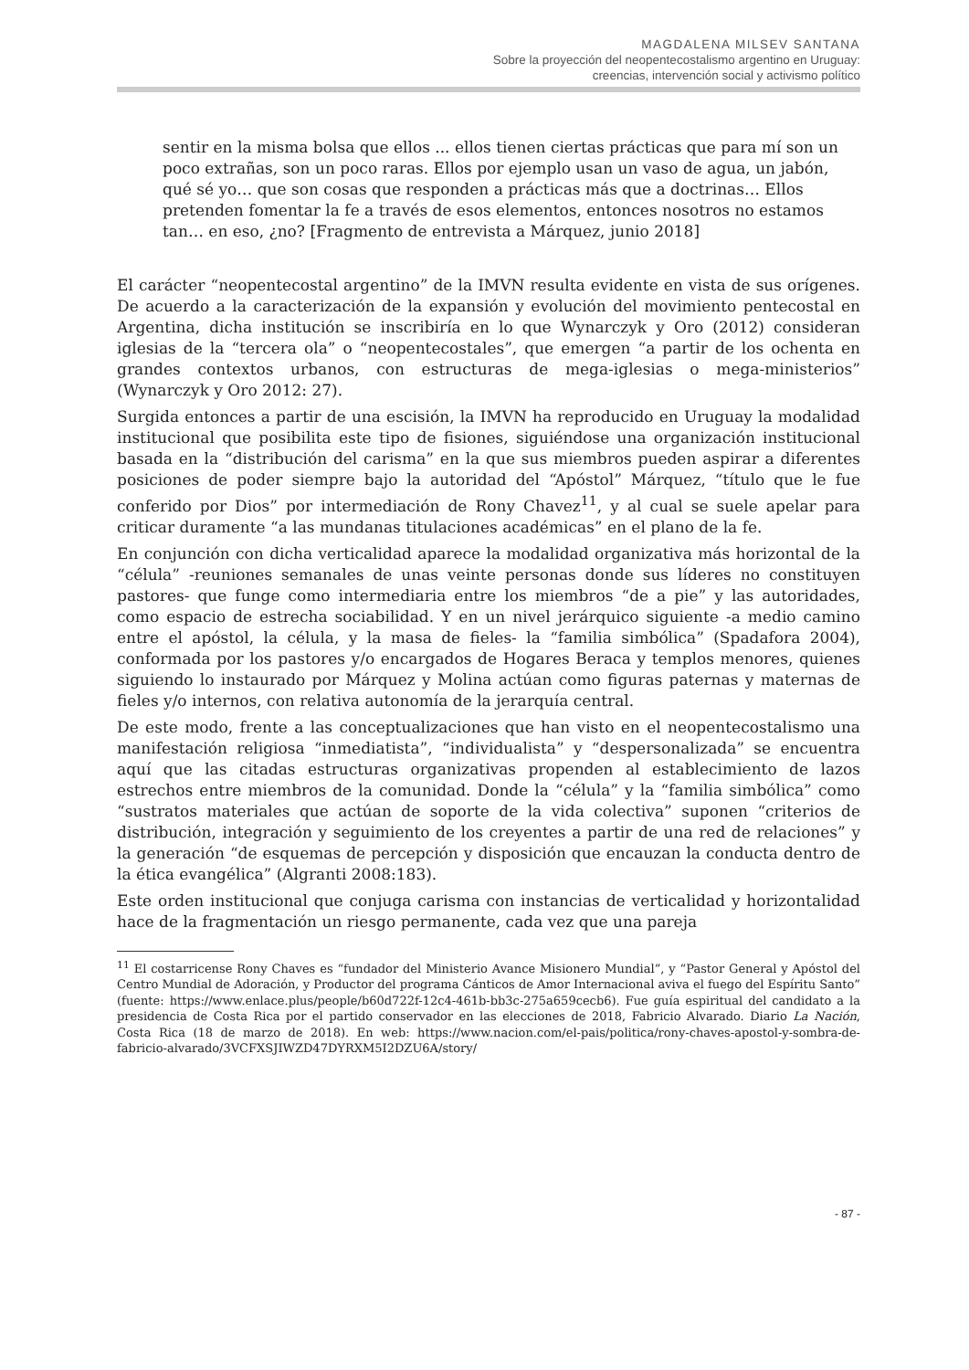MAGDALENA MILSEV SANTANA
Sobre la proyección del neopentecostalismo argentino en Uruguay:
creencias, intervención social y activismo político
sentir en la misma bolsa que ellos ... ellos tienen ciertas prácticas que para mí son un poco extrañas, son un poco raras. Ellos por ejemplo usan un vaso de agua, un jabón, qué sé yo… que son cosas que responden a prácticas más que a doctrinas… Ellos pretenden fomentar la fe a través de esos elementos, entonces nosotros no estamos tan… en eso, ¿no? [Fragmento de entrevista a Márquez, junio 2018]
El carácter “neopentecostal argentino” de la IMVN resulta evidente en vista de sus orígenes. De acuerdo a la caracterización de la expansión y evolución del movimiento pentecostal en Argentina, dicha institución se inscribiría en lo que Wynarczyk y Oro (2012) consideran iglesias de la “tercera ola” o “neopentecostales”, que emergen “a partir de los ochenta en grandes contextos urbanos, con estructuras de mega-iglesias o mega-ministerios” (Wynarczyk y Oro 2012: 27).
Surgida entonces a partir de una escisión, la IMVN ha reproducido en Uruguay la modalidad institucional que posibilita este tipo de fisiones, siguiéndose una organización institucional basada en la “distribución del carisma” en la que sus miembros pueden aspirar a diferentes posiciones de poder siempre bajo la autoridad del “Apóstol” Márquez, “título que le fue conferido por Dios” por intermediación de Rony Chavez<sup>11</sup>, y al cual se suele apelar para criticar duramente “a las mundanas titulaciones académicas” en el plano de la fe.
En conjunción con dicha verticalidad aparece la modalidad organizativa más horizontal de la “célula” -reuniones semanales de unas veinte personas donde sus líderes no constituyen pastores- que funge como intermediaria entre los miembros “de a pie” y las autoridades, como espacio de estrecha sociabilidad. Y en un nivel jerárquico siguiente -a medio camino entre el apóstol, la célula, y la masa de fieles- la “familia simbólica” (Spadafora 2004), conformada por los pastores y/o encargados de Hogares Beraca y templos menores, quienes siguiendo lo instaurado por Márquez y Molina actúan como figuras paternas y maternas de fieles y/o internos, con relativa autonomía de la jerarquía central.
De este modo, frente a las conceptualizaciones que han visto en el neopentecostalismo una manifestación religiosa “inmediatista”, “individualista” y “despersonalizada” se encuentra aquí que las citadas estructuras organizativas propenden al establecimiento de lazos estrechos entre miembros de la comunidad. Donde la “célula” y la “familia simbólica” como “sustratos materiales que actúan de soporte de la vida colectiva” suponen “criterios de distribución, integración y seguimiento de los creyentes a partir de una red de relaciones” y la generación “de esquemas de percepción y disposición que encauzan la conducta dentro de la ética evangélica” (Algranti 2008:183).
Este orden institucional que conjuga carisma con instancias de verticalidad y horizontalidad hace de la fragmentación un riesgo permanente, cada vez que una pareja
<sup>11</sup> El costarricense Rony Chaves es “fundador del Ministerio Avance Misionero Mundial”, y “Pastor General y Apóstol del Centro Mundial de Adoración, y Productor del programa Cánticos de Amor Internacional aviva el fuego del Espíritu Santo” (fuente: https://www.enlace.plus/people/b60d722f-12c4-461b-bb3c-275a659cecb6). Fue guía espiritual del candidato a la presidencia de Costa Rica por el partido conservador en las elecciones de 2018, Fabricio Alvarado. Diario La Nación, Costa Rica (18 de marzo de 2018). En web: https://www.nacion.com/el-pais/politica/rony-chaves-apostol-y-sombra-de-fabricio-alvarado/3VCFXSJIWZD47DYRXM5I2DZU6A/story/
- 87 -